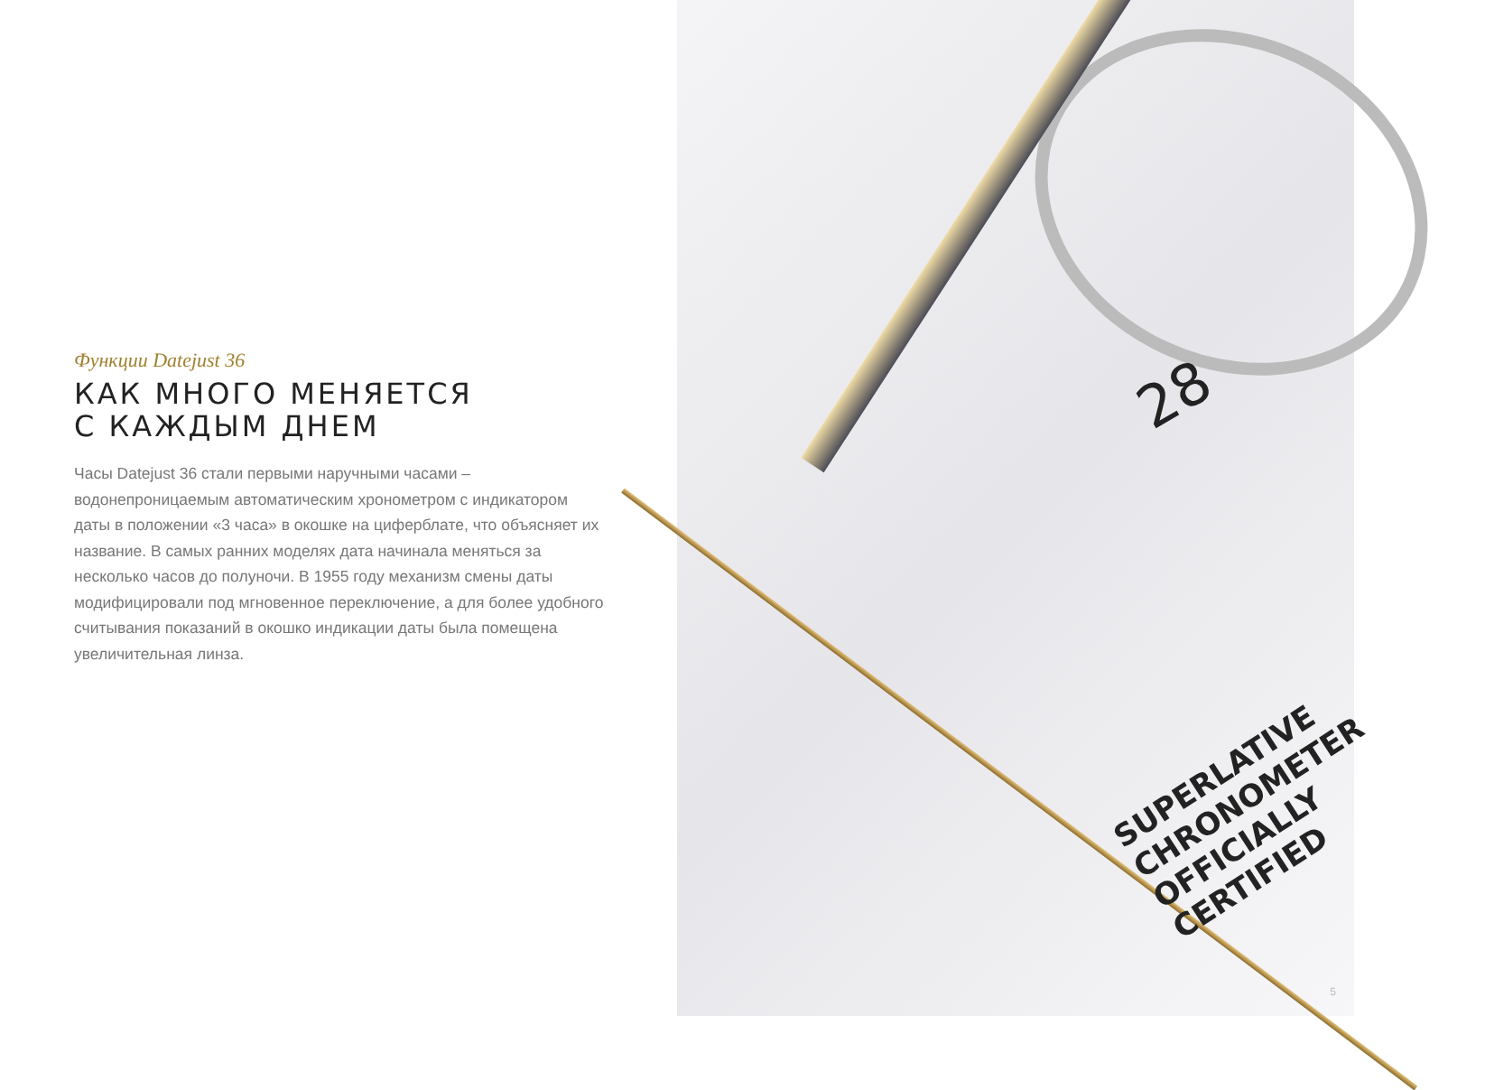Функции Datejust 36
КАК МНОГО МЕНЯЕТСЯ
С КАЖДЫМ ДНЕМ
Часы Datejust 36 стали первыми наручными часами – водонепроницаемым автоматическим хронометром с индикатором даты в положении «3 часа» в окошке на циферблате, что объясняет их название. В самых ранних моделях дата начинала меняться за несколько часов до полуночи. В 1955 году механизм смены даты модифицировали под мгновенное переключение, а для более удобного считывания показаний в окошко индикации даты была помещена увеличительная линза.
28
SUPERLATIVE CHRONOMETER
OFFICIALLY CERTIFIED
5